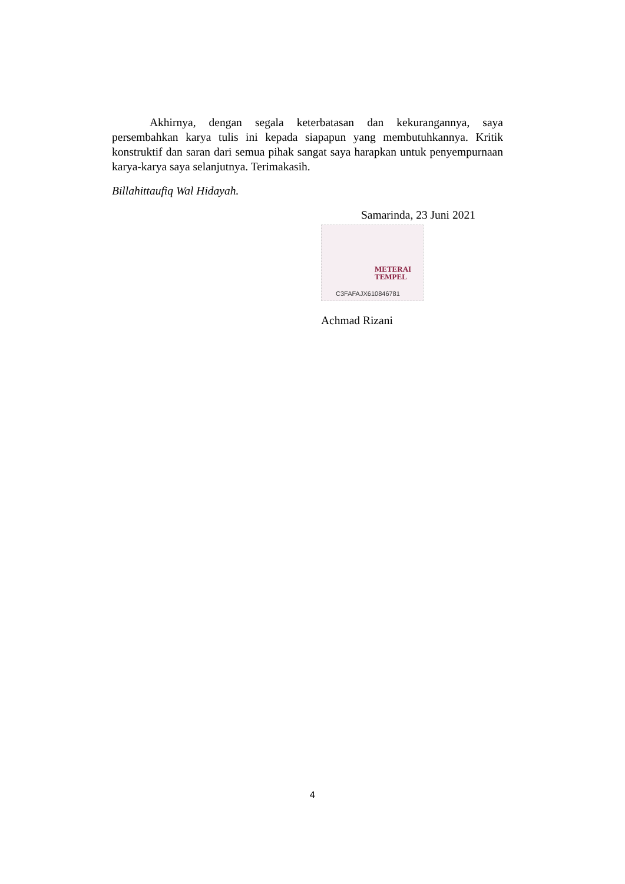Akhirnya, dengan segala keterbatasan dan kekurangannya, saya persembahkan karya tulis ini kepada siapapun yang membutuhkannya. Kritik konstruktif dan saran dari semua pihak sangat saya harapkan untuk penyempurnaan karya-karya saya selanjutnya. Terimakasih.
Billahittaufiq Wal Hidayah.
Samarinda, 23 Juni 2021
METERAI
TEMPEL
C3FAFAJX610846781
Achmad Rizani
4